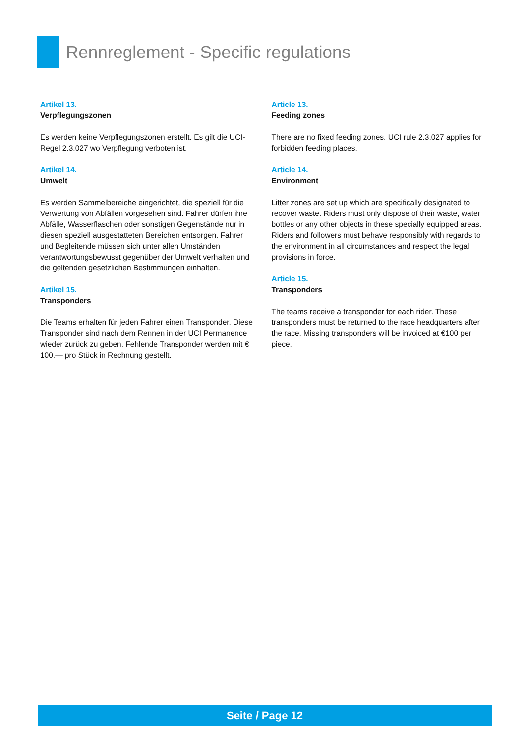Rennreglement - Specific regulations
Artikel 13.
Verpflegungszonen
Es werden keine Verpflegungszonen erstellt. Es gilt die UCI-Regel 2.3.027 wo Verpflegung verboten ist.
Artikel 14.
Umwelt
Es werden Sammelbereiche eingerichtet, die speziell für die Verwertung von Abfällen vorgesehen sind. Fahrer dürfen ihre Abfälle, Wasserflaschen oder sonstigen Gegenstände nur in diesen speziell ausgestatteten Bereichen entsorgen. Fahrer und Begleitende müssen sich unter allen Umständen verantwortungsbewusst gegenüber der Umwelt verhalten und die geltenden gesetzlichen Bestimmungen einhalten.
Artikel 15.
Transponders
Die Teams erhalten für jeden Fahrer einen Transponder. Diese Transponder sind nach dem Rennen in der UCI Permanence wieder zurück zu geben. Fehlende Transponder werden mit € 100.— pro Stück in Rechnung gestellt.
Article 13.
Feeding zones
There are no fixed feeding zones. UCI rule 2.3.027 applies for forbidden feeding places.
Article 14.
Environment
Litter zones are set up which are specifically designated to recover waste. Riders must only dispose of their waste, water bottles or any other objects in these specially equipped areas.
Riders and followers must behave responsibly with regards to the environment in all circumstances and respect the legal provisions in force.
Article 15.
Transponders
The teams receive a transponder for each rider. These transponders must be returned to the race headquarters after the race. Missing transponders will be invoiced at €100 per piece.
Seite / Page 12